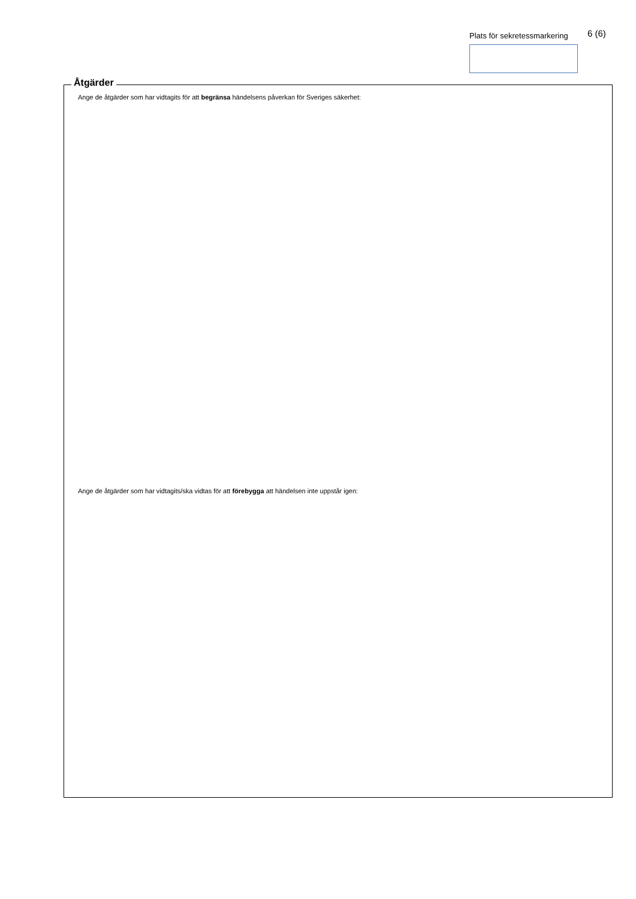Plats för sekretessmarkering 6 (6)
Åtgärder
Ange de åtgärder som har vidtagits för att begränsa händelsens påverkan för Sveriges säkerhet:
Ange de åtgärder som har vidtagits/ska vidtas för att förebygga att händelsen inte uppstår igen: